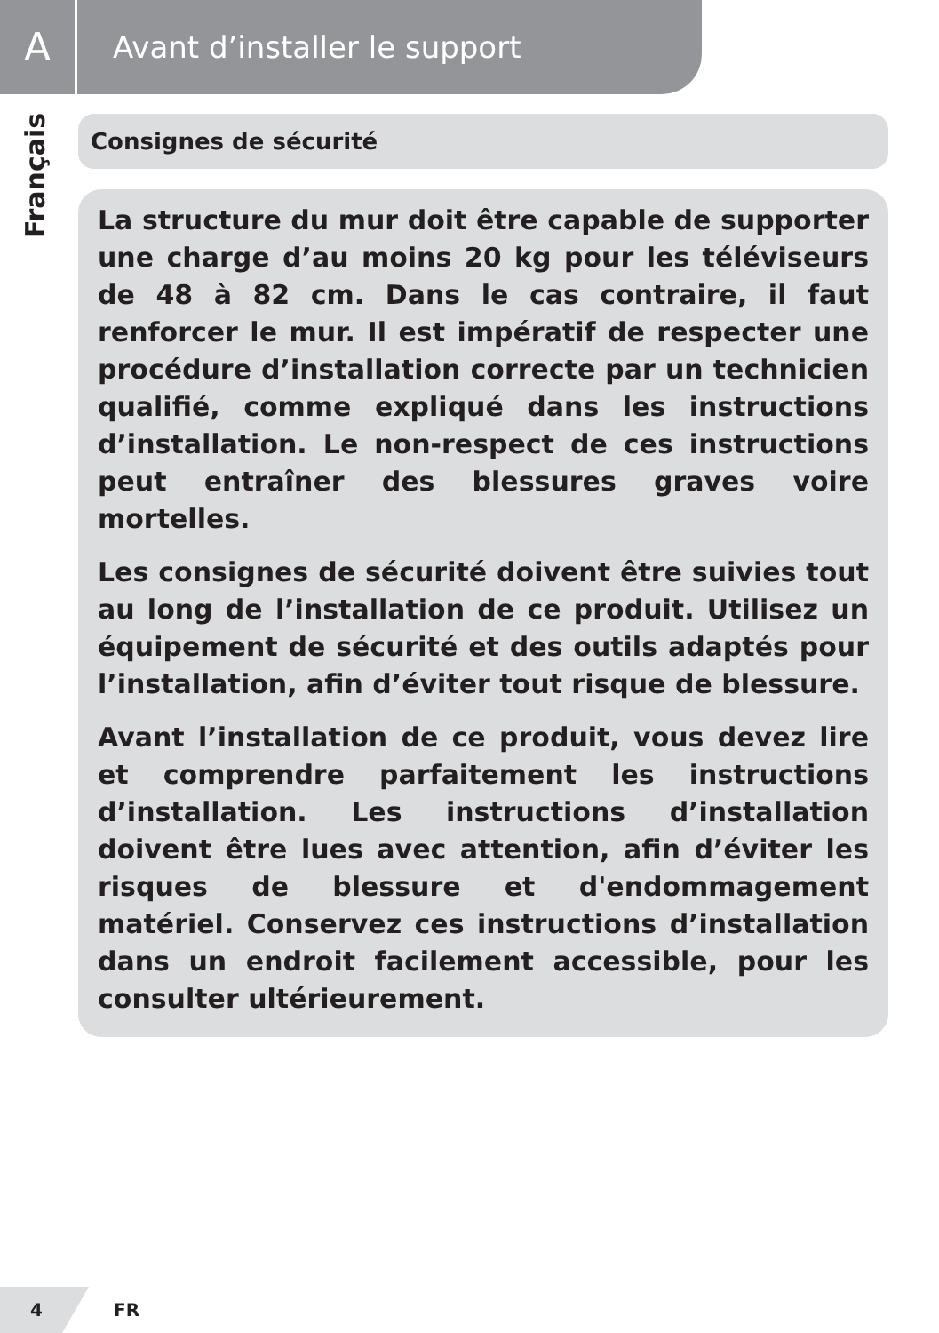A
Avant d’installer le support
Français
Consignes de sécurité
La structure du mur doit être capable de supporter une charge d’au moins 20 kg pour les téléviseurs de 48 à 82 cm. Dans le cas contraire, il faut renforcer le mur. Il est impératif de respecter une procédure d’installation correcte par un technicien qualifié, comme expliqué dans les instructions d’installation. Le non-respect de ces instructions peut entraîner des blessures graves voire mortelles.
Les consignes de sécurité doivent être suivies tout au long de l’installation de ce produit. Utilisez un équipement de sécurité et des outils adaptés pour l’installation, afin d’éviter tout risque de blessure.
Avant l’installation de ce produit, vous devez lire et comprendre parfaitement les instructions d’installation. Les instructions d’installation doivent être lues avec attention, afin d’éviter les risques de blessure et d'endommagement matériel. Conservez ces instructions d’installation dans un endroit facilement accessible, pour les consulter ultérieurement.
4 FR